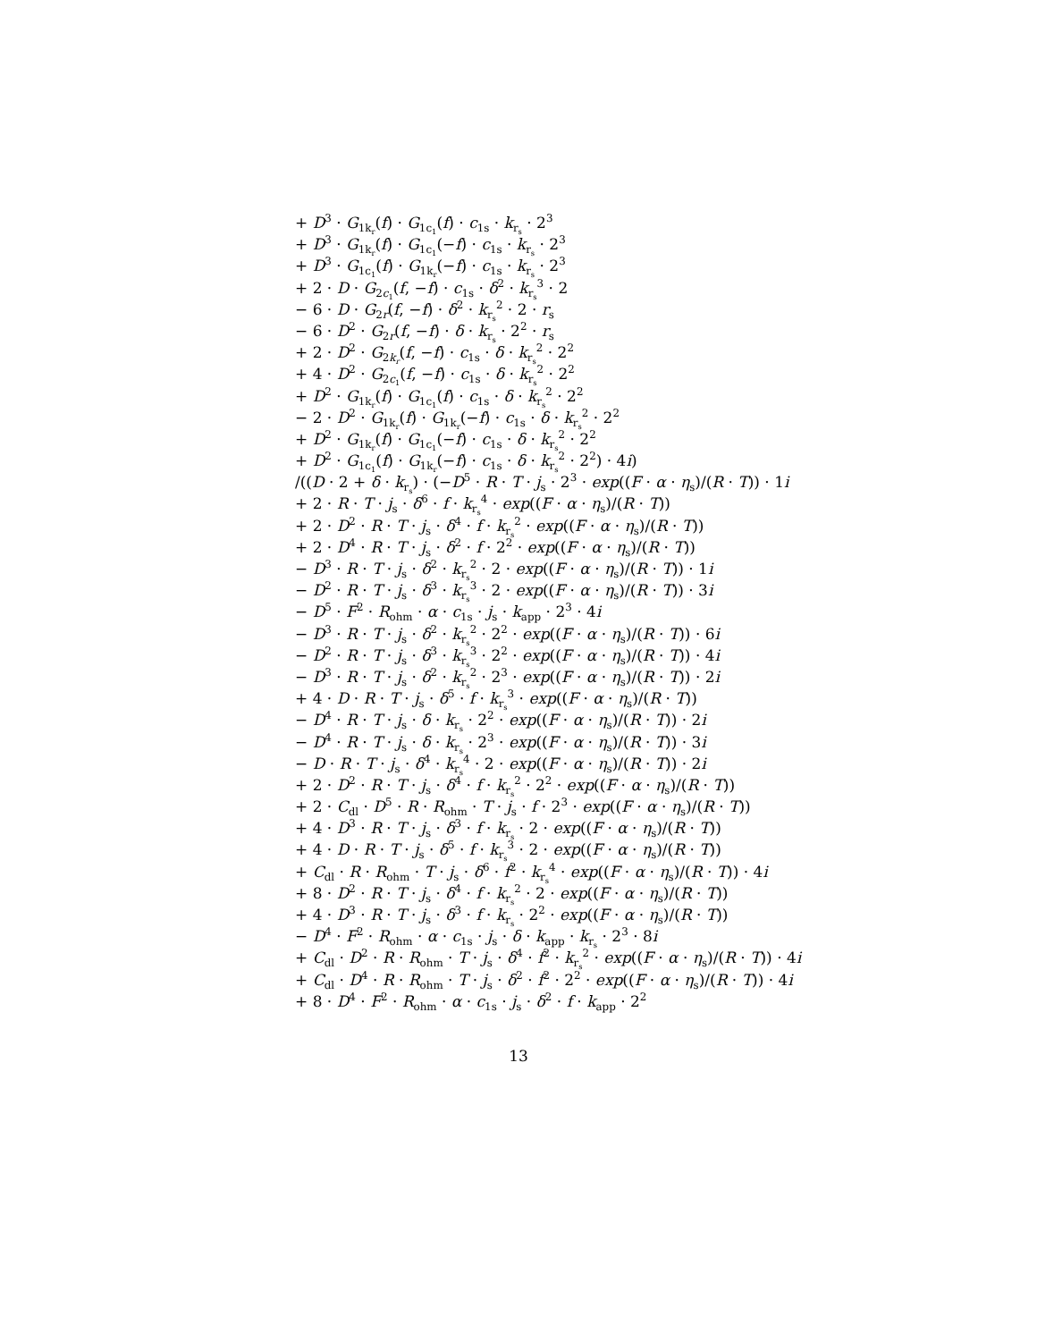+ D<sup>3</sup> · G<sub>1k<sub>r</sub></sub>(f) · G<sub>1c<sub>1</sub></sub>(f) · c<sub>1s</sub> · k<sub>r<sub>s</sub></sub> · 2<sup>3</sup>
+ D<sup>3</sup> · G<sub>1k<sub>r</sub></sub>(f) · G<sub>1c<sub>1</sub></sub>(−f) · c<sub>1s</sub> · k<sub>r<sub>s</sub></sub> · 2<sup>3</sup>
+ D<sup>3</sup> · G<sub>1c<sub>1</sub></sub>(f) · G<sub>1k<sub>r</sub></sub>(−f) · c<sub>1s</sub> · k<sub>r<sub>s</sub></sub> · 2<sup>3</sup>
+ 2 · D · G<sub>2c<sub>1</sub></sub>(f, −f) · c<sub>1s</sub> · δ<sup>2</sup> · k<sub>r<sub>s</sub></sub><sup>3</sup> · 2
− 6 · D · G<sub>2r</sub>(f, −f) · δ<sup>2</sup> · k<sub>r<sub>s</sub></sub><sup>2</sup> · 2 · r<sub>s</sub>
− 6 · D<sup>2</sup> · G<sub>2r</sub>(f, −f) · δ · k<sub>r<sub>s</sub></sub> · 2<sup>2</sup> · r<sub>s</sub>
+ 2 · D<sup>2</sup> · G<sub>2k<sub>r</sub></sub>(f, −f) · c<sub>1s</sub> · δ · k<sub>r<sub>s</sub></sub><sup>2</sup> · 2<sup>2</sup>
+ 4 · D<sup>2</sup> · G<sub>2c<sub>1</sub></sub>(f, −f) · c<sub>1s</sub> · δ · k<sub>r<sub>s</sub></sub><sup>2</sup> · 2<sup>2</sup>
+ D<sup>2</sup> · G<sub>1k<sub>r</sub></sub>(f) · G<sub>1c<sub>1</sub></sub>(f) · c<sub>1s</sub> · δ · k<sub>r<sub>s</sub></sub><sup>2</sup> · 2<sup>2</sup>
− 2 · D<sup>2</sup> · G<sub>1k<sub>r</sub></sub>(f) · G<sub>1k<sub>r</sub></sub>(−f) · c<sub>1s</sub> · δ · k<sub>r<sub>s</sub></sub><sup>2</sup> · 2<sup>2</sup>
+ D<sup>2</sup> · G<sub>1k<sub>r</sub></sub>(f) · G<sub>1c<sub>1</sub></sub>(−f) · c<sub>1s</sub> · δ · k<sub>r<sub>s</sub></sub><sup>2</sup> · 2<sup>2</sup>
+ D<sup>2</sup> · G<sub>1c<sub>1</sub></sub>(f) · G<sub>1k<sub>r</sub></sub>(−f) · c<sub>1s</sub> · δ · k<sub>r<sub>s</sub></sub><sup>2</sup> · 2<sup>2</sup>) · 4i)
/((D · 2 + δ · k<sub>r<sub>s</sub></sub>) · (−D<sup>5</sup> · R · T · j<sub>s</sub> · 2<sup>3</sup> · exp((F · α · η<sub>s</sub>)/(R · T)) · 1i
+ 2 · R · T · j<sub>s</sub> · δ<sup>6</sup> · f · k<sub>r<sub>s</sub></sub><sup>4</sup> · exp((F · α · η<sub>s</sub>)/(R · T))
+ 2 · D<sup>2</sup> · R · T · j<sub>s</sub> · δ<sup>4</sup> · f · k<sub>r<sub>s</sub></sub><sup>2</sup> · exp((F · α · η<sub>s</sub>)/(R · T))
+ 2 · D<sup>4</sup> · R · T · j<sub>s</sub> · δ<sup>2</sup> · f · 2<sup>2</sup> · exp((F · α · η<sub>s</sub>)/(R · T))
− D<sup>3</sup> · R · T · j<sub>s</sub> · δ<sup>2</sup> · k<sub>r<sub>s</sub></sub><sup>2</sup> · 2 · exp((F · α · η<sub>s</sub>)/(R · T)) · 1i
− D<sup>2</sup> · R · T · j<sub>s</sub> · δ<sup>3</sup> · k<sub>r<sub>s</sub></sub><sup>3</sup> · 2 · exp((F · α · η<sub>s</sub>)/(R · T)) · 3i
− D<sup>5</sup> · F<sup>2</sup> · R<sub>ohm</sub> · α · c<sub>1s</sub> · j<sub>s</sub> · k<sub>app</sub> · 2<sup>3</sup> · 4i
− D<sup>3</sup> · R · T · j<sub>s</sub> · δ<sup>2</sup> · k<sub>r<sub>s</sub></sub><sup>2</sup> · 2<sup>2</sup> · exp((F · α · η<sub>s</sub>)/(R · T)) · 6i
− D<sup>2</sup> · R · T · j<sub>s</sub> · δ<sup>3</sup> · k<sub>r<sub>s</sub></sub><sup>3</sup> · 2<sup>2</sup> · exp((F · α · η<sub>s</sub>)/(R · T)) · 4i
− D<sup>3</sup> · R · T · j<sub>s</sub> · δ<sup>2</sup> · k<sub>r<sub>s</sub></sub><sup>2</sup> · 2<sup>3</sup> · exp((F · α · η<sub>s</sub>)/(R · T)) · 2i
+ 4 · D · R · T · j<sub>s</sub> · δ<sup>5</sup> · f · k<sub>r<sub>s</sub></sub><sup>3</sup> · exp((F · α · η<sub>s</sub>)/(R · T))
− D<sup>4</sup> · R · T · j<sub>s</sub> · δ · k<sub>r<sub>s</sub></sub> · 2<sup>2</sup> · exp((F · α · η<sub>s</sub>)/(R · T)) · 2i
− D<sup>4</sup> · R · T · j<sub>s</sub> · δ · k<sub>r<sub>s</sub></sub> · 2<sup>3</sup> · exp((F · α · η<sub>s</sub>)/(R · T)) · 3i
− D · R · T · j<sub>s</sub> · δ<sup>4</sup> · k<sub>r<sub>s</sub></sub><sup>4</sup> · 2 · exp((F · α · η<sub>s</sub>)/(R · T)) · 2i
+ 2 · D<sup>2</sup> · R · T · j<sub>s</sub> · δ<sup>4</sup> · f · k<sub>r<sub>s</sub></sub><sup>2</sup> · 2<sup>2</sup> · exp((F · α · η<sub>s</sub>)/(R · T))
+ 2 · C<sub>dl</sub> · D<sup>5</sup> · R · R<sub>ohm</sub> · T · j<sub>s</sub> · f · 2<sup>3</sup> · exp((F · α · η<sub>s</sub>)/(R · T))
+ 4 · D<sup>3</sup> · R · T · j<sub>s</sub> · δ<sup>3</sup> · f · k<sub>r<sub>s</sub></sub> · 2 · exp((F · α · η<sub>s</sub>)/(R · T))
+ 4 · D · R · T · j<sub>s</sub> · δ<sup>5</sup> · f · k<sub>r<sub>s</sub></sub><sup>3</sup> · 2 · exp((F · α · η<sub>s</sub>)/(R · T))
+ C<sub>dl</sub> · R · R<sub>ohm</sub> · T · j<sub>s</sub> · δ<sup>6</sup> · f<sup>2</sup> · k<sub>r<sub>s</sub></sub><sup>4</sup> · exp((F · α · η<sub>s</sub>)/(R · T)) · 4i
+ 8 · D<sup>2</sup> · R · T · j<sub>s</sub> · δ<sup>4</sup> · f · k<sub>r<sub>s</sub></sub><sup>2</sup> · 2 · exp((F · α · η<sub>s</sub>)/(R · T))
+ 4 · D<sup>3</sup> · R · T · j<sub>s</sub> · δ<sup>3</sup> · f · k<sub>r<sub>s</sub></sub> · 2<sup>2</sup> · exp((F · α · η<sub>s</sub>)/(R · T))
− D<sup>4</sup> · F<sup>2</sup> · R<sub>ohm</sub> · α · c<sub>1s</sub> · j<sub>s</sub> · δ · k<sub>app</sub> · k<sub>r<sub>s</sub></sub> · 2<sup>3</sup> · 8i
+ C<sub>dl</sub> · D<sup>2</sup> · R · R<sub>ohm</sub> · T · j<sub>s</sub> · δ<sup>4</sup> · f<sup>2</sup> · k<sub>r<sub>s</sub></sub><sup>2</sup> · exp((F · α · η<sub>s</sub>)/(R · T)) · 4i
+ C<sub>dl</sub> · D<sup>4</sup> · R · R<sub>ohm</sub> · T · j<sub>s</sub> · δ<sup>2</sup> · f<sup>2</sup> · 2<sup>2</sup> · exp((F · α · η<sub>s</sub>)/(R · T)) · 4i
+ 8 · D<sup>4</sup> · F<sup>2</sup> · R<sub>ohm</sub> · α · c<sub>1s</sub> · j<sub>s</sub> · δ<sup>2</sup> · f · k<sub>app</sub> · 2<sup>2</sup>
13